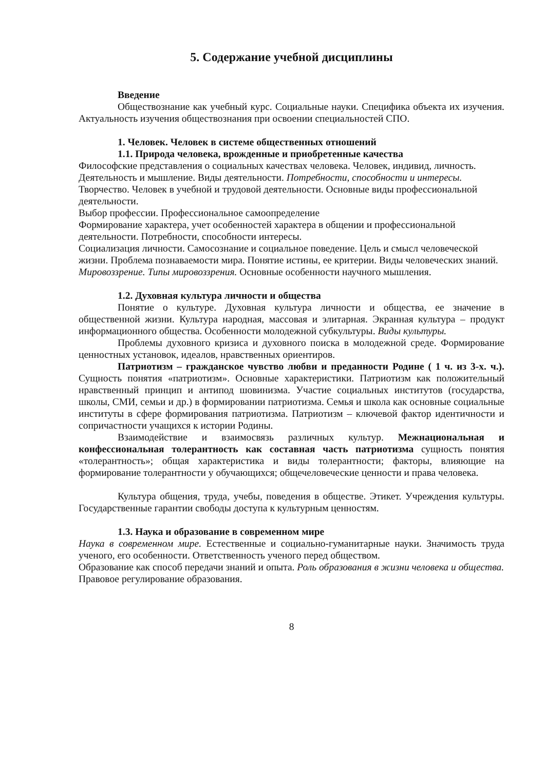5. Содержание учебной дисциплины
Введение
Обществознание как учебный курс. Социальные науки. Специфика объекта их изучения. Актуальность изучения обществознания при освоении специальностей СПО.
1. Человек. Человек в системе общественных отношений
1.1. Природа человека, врожденные и приобретенные качества
Философские представления о социальных качествах человека. Человек, индивид, личность. Деятельность и мышление. Виды деятельности. Потребности, способности и интересы.
Творчество. Человек в учебной и трудовой деятельности. Основные виды профессиональной деятельности.
Выбор профессии. Профессиональное самоопределение
Формирование характера, учет особенностей характера в общении и профессиональной деятельности. Потребности, способности интересы.
Социализация личности. Самосознание и социальное поведение. Цель и смысл человеческой жизни. Проблема познаваемости мира. Понятие истины, ее критерии. Виды человеческих знаний. Мировоззрение. Типы мировоззрения. Основные особенности научного мышления.
1.2. Духовная культура личности и общества
Понятие о культуре. Духовная культура личности и общества, ее значение в общественной жизни. Культура народная, массовая и элитарная. Экранная культура – продукт информационного общества. Особенности молодежной субкультуры. Виды культуры.
Проблемы духовного кризиса и духовного поиска в молодежной среде. Формирование ценностных установок, идеалов, нравственных ориентиров.
Патриотизм – гражданское чувство любви и преданности Родине ( 1 ч. из 3-х. ч.). Сущность понятия «патриотизм». Основные характеристики. Патриотизм как положительный нравственный принцип и антипод шовинизма. Участие социальных институтов (государства, школы, СМИ, семьи и др.) в формировании патриотизма. Семья и школа как основные социальные институты в сфере формирования патриотизма. Патриотизм – ключевой фактор идентичности и сопричастности учащихся к истории Родины.
Взаимодействие и взаимосвязь различных культур. Межнациональная и конфессиональная толерантность как составная часть патриотизма сущность понятия «толерантность»; общая характеристика и виды толерантности; факторы, влияющие на формирование толерантности у обучающихся; общечеловеческие ценности и права человека.
Культура общения, труда, учебы, поведения в обществе. Этикет. Учреждения культуры. Государственные гарантии свободы доступа к культурным ценностям.
1.3. Наука и образование в современном мире
Наука в современном мире. Естественные и социально-гуманитарные науки. Значимость труда ученого, его особенности. Ответственность ученого перед обществом.
Образование как способ передачи знаний и опыта. Роль образования в жизни человека и общества.
Правовое регулирование образования.
8